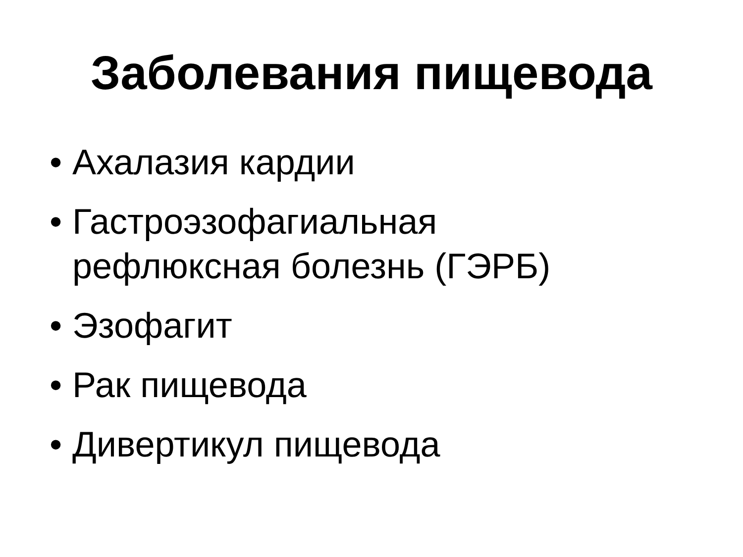Заболевания пищевода
• Ахалазия кардии
• Гастроэзофагиальная
рефлюксная болезнь (ГЭРБ)
• Эзофагит
• Рак пищевода
• Дивертикул пищевода